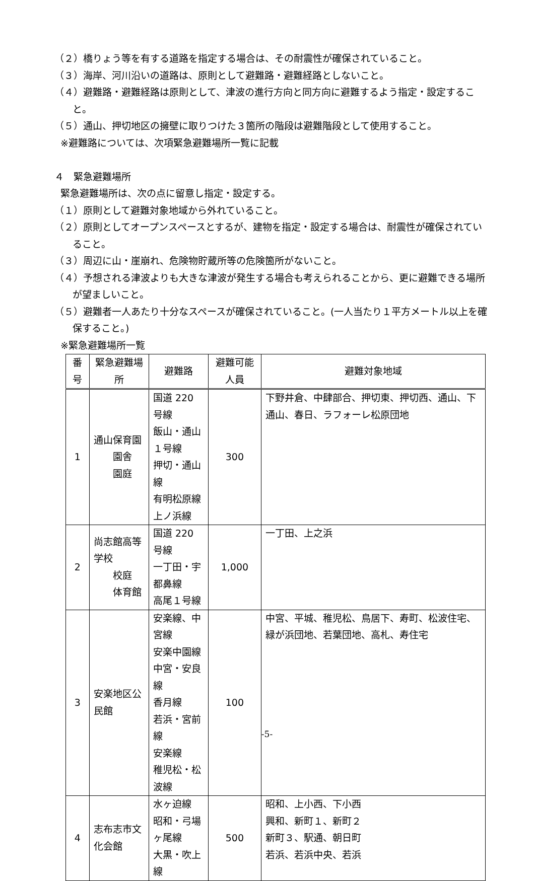（２）橋りょう等を有する道路を指定する場合は、その耐震性が確保されていること。
（３）海岸、河川沿いの道路は、原則として避難路・避難経路としないこと。
（４）避難路・避難経路は原則として、津波の進行方向と同方向に避難するよう指定・設定すること。
（５）通山、押切地区の擁壁に取りつけた３箇所の階段は避難階段として使用すること。
※避難路については、次項緊急避難場所一覧に記載
４　緊急避難場所
緊急避難場所は、次の点に留意し指定・設定する。
（１）原則として避難対象地域から外れていること。
（２）原則としてオープンスペースとするが、建物を指定・設定する場合は、耐震性が確保されていること。
（３）周辺に山・崖崩れ、危険物貯蔵所等の危険箇所がないこと。
（４）予想される津波よりも大きな津波が発生する場合も考えられることから、更に避難できる場所が望ましいこと。
（５）避難者一人あたり十分なスペースが確保されていること。(一人当たり１平方メートル以上を確保すること。)
※緊急避難場所一覧
| 番号 | 緊急避難場所 | 避難路 | 避難可能人員 | 避難対象地域 |
| --- | --- | --- | --- | --- |
| 1 | 通山保育園 園舎 園庭 | 国道 220 号線 飯山・通山１号線 押切・通山線 有明松原線 上ノ浜線 | 300 | 下野井倉、中肆部合、押切東、押切西、通山、下通山、春日、ラフォーレ松原団地 |
| 2 | 尚志館高等学校 校庭 体育館 | 国道 220 号線 一丁田・宇都鼻線 高尾１号線 | 1,000 | 一丁田、上之浜 |
| 3 | 安楽地区公民館 | 安楽線、中宮線 安楽中園線 中宮・安良線 香月線 若浜・宮前線 安楽線 稚児松・松波線 | 100 | 中宮、平城、稚児松、鳥居下、寿町、松波住宅、緑が浜団地、若葉団地、高札、寿住宅 |
| 4 | 志布志市文化会館 | 水ヶ迫線 昭和・弓場ヶ尾線 大黒・吹上線 | 500 | 昭和、上小西、下小西 興和、新町１、新町２ 新町３、駅通、朝日町 若浜、若浜中央、若浜 |
-5-